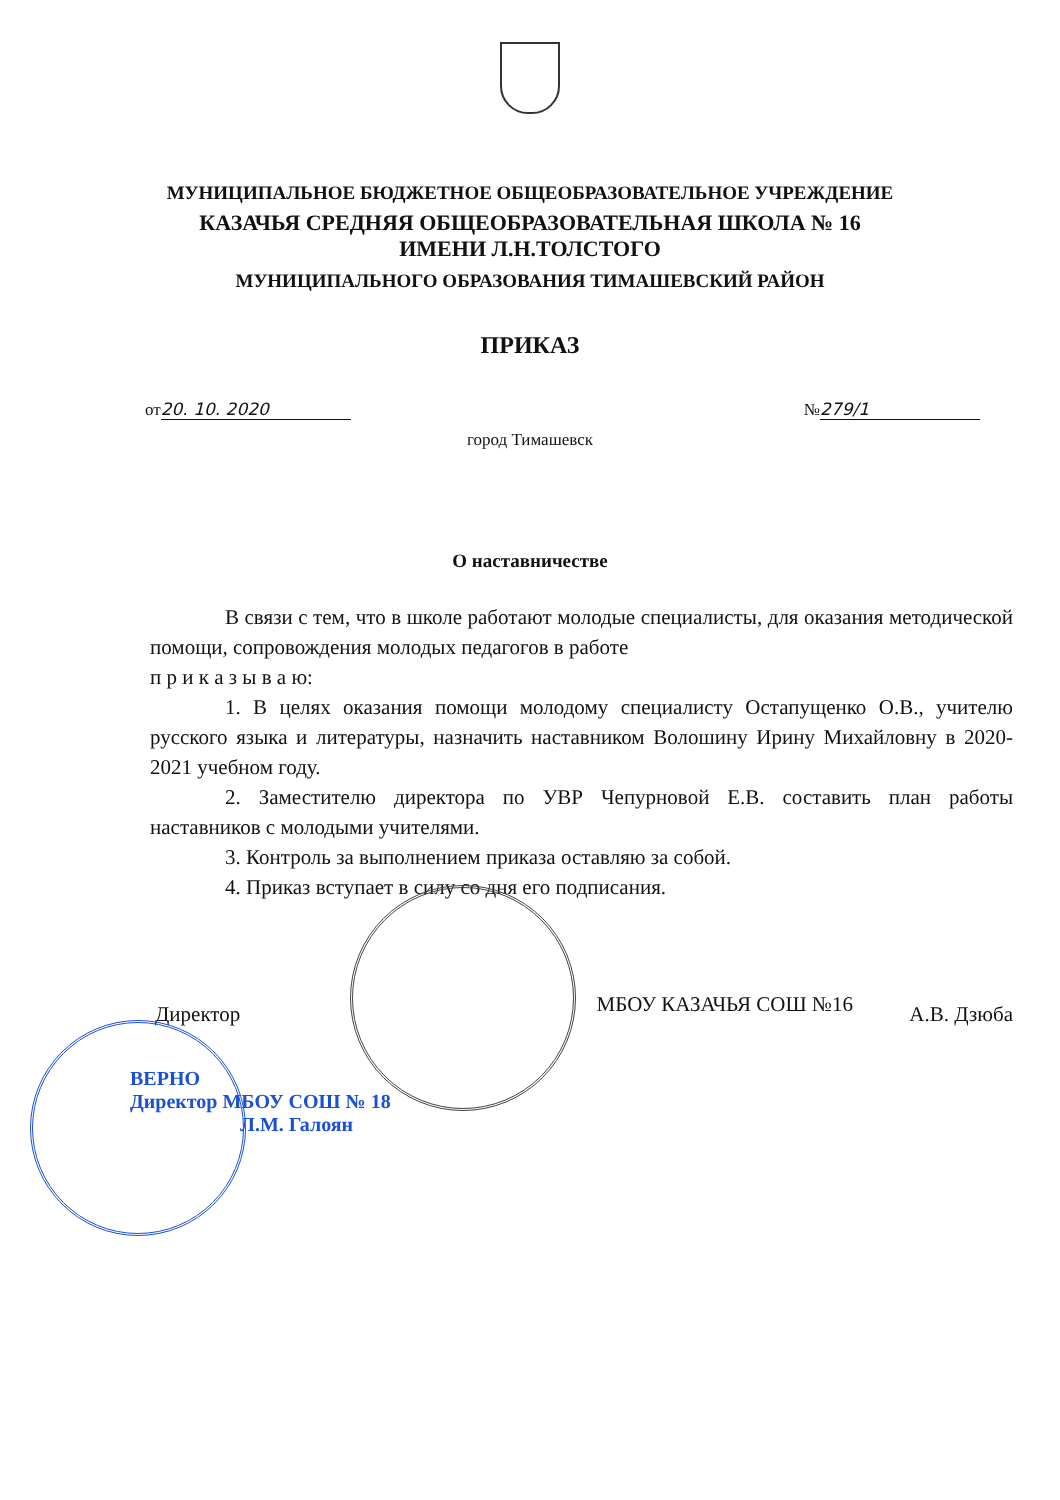МУНИЦИПАЛЬНОЕ БЮДЖЕТНОЕ ОБЩЕОБРАЗОВАТЕЛЬНОЕ УЧРЕЖДЕНИЕ
КАЗАЧЬЯ СРЕДНЯЯ ОБЩЕОБРАЗОВАТЕЛЬНАЯ ШКОЛА № 16
ИМЕНИ Л.Н.ТОЛСТОГО
МУНИЦИПАЛЬНОГО ОБРАЗОВАНИЯ ТИМАШЕВСКИЙ РАЙОН
ПРИКАЗ
от 20. 10. 2020 № 279/1
город Тимашевск
О наставничестве
В связи с тем, что в школе работают молодые специалисты, для оказания методической помощи, сопровождения молодых педагогов в работе
п р и к а з ы в а ю:
1. В целях оказания помощи молодому специалисту Остапущенко О.В., учителю русского языка и литературы, назначить наставником Волошину Ирину Михайловну в 2020-2021 учебном году.
2. Заместителю директора по УВР Чепурновой Е.В. составить план работы наставников с молодыми учителями.
3. Контроль за выполнением приказа оставляю за собой.
4. Приказ вступает в силу со дня его подписания.
Директор МБОУ КАЗАЧЬЯ СОШ №16 А.В. Дзюба
ВЕРНО
Директор МБОУ СОШ № 18
Л.М. Галоян